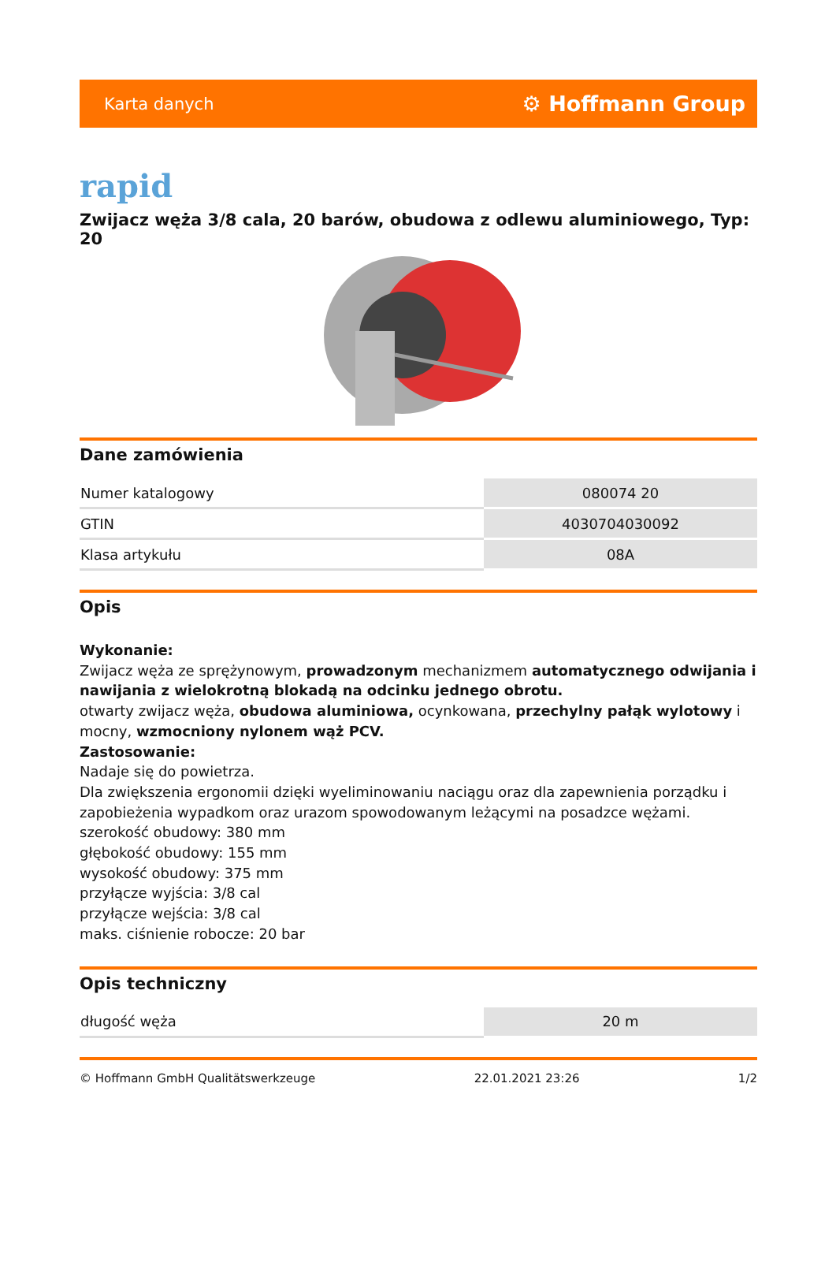Karta danych ⚙ Hoffmann Group
rapid
Zwijacz węża 3/8 cala, 20 barów, obudowa z odlewu aluminiowego, Typ: 20
Dane zamówienia
| Numer katalogowy | 080074 20 |
| GTIN | 4030704030092 |
| Klasa artykułu | 08A |
Opis
Wykonanie:
Zwijacz węża ze sprężynowym, prowadzonym mechanizmem automatycznego odwijania i nawijania z wielokrotną blokadą na odcinku jednego obrotu.
otwarty zwijacz węża, obudowa aluminiowa, ocynkowana, przechylny pałąk wylotowy i mocny, wzmocniony nylonem wąż PCV.
Zastosowanie:
Nadaje się do powietrza.
Dla zwiększenia ergonomii dzięki wyeliminowaniu naciągu oraz dla zapewnienia porządku i zapobieżenia wypadkom oraz urazom spowodowanym leżącymi na posadzce wężami.
szerokość obudowy: 380 mm
głębokość obudowy: 155 mm
wysokość obudowy: 375 mm
przyłącze wyjścia: 3/8 cal
przyłącze wejścia: 3/8 cal
maks. ciśnienie robocze: 20 bar
Opis techniczny
| długość węża | 20 m |
© Hoffmann GmbH Qualitätswerkzeuge 22.01.2021 23:26 1/2